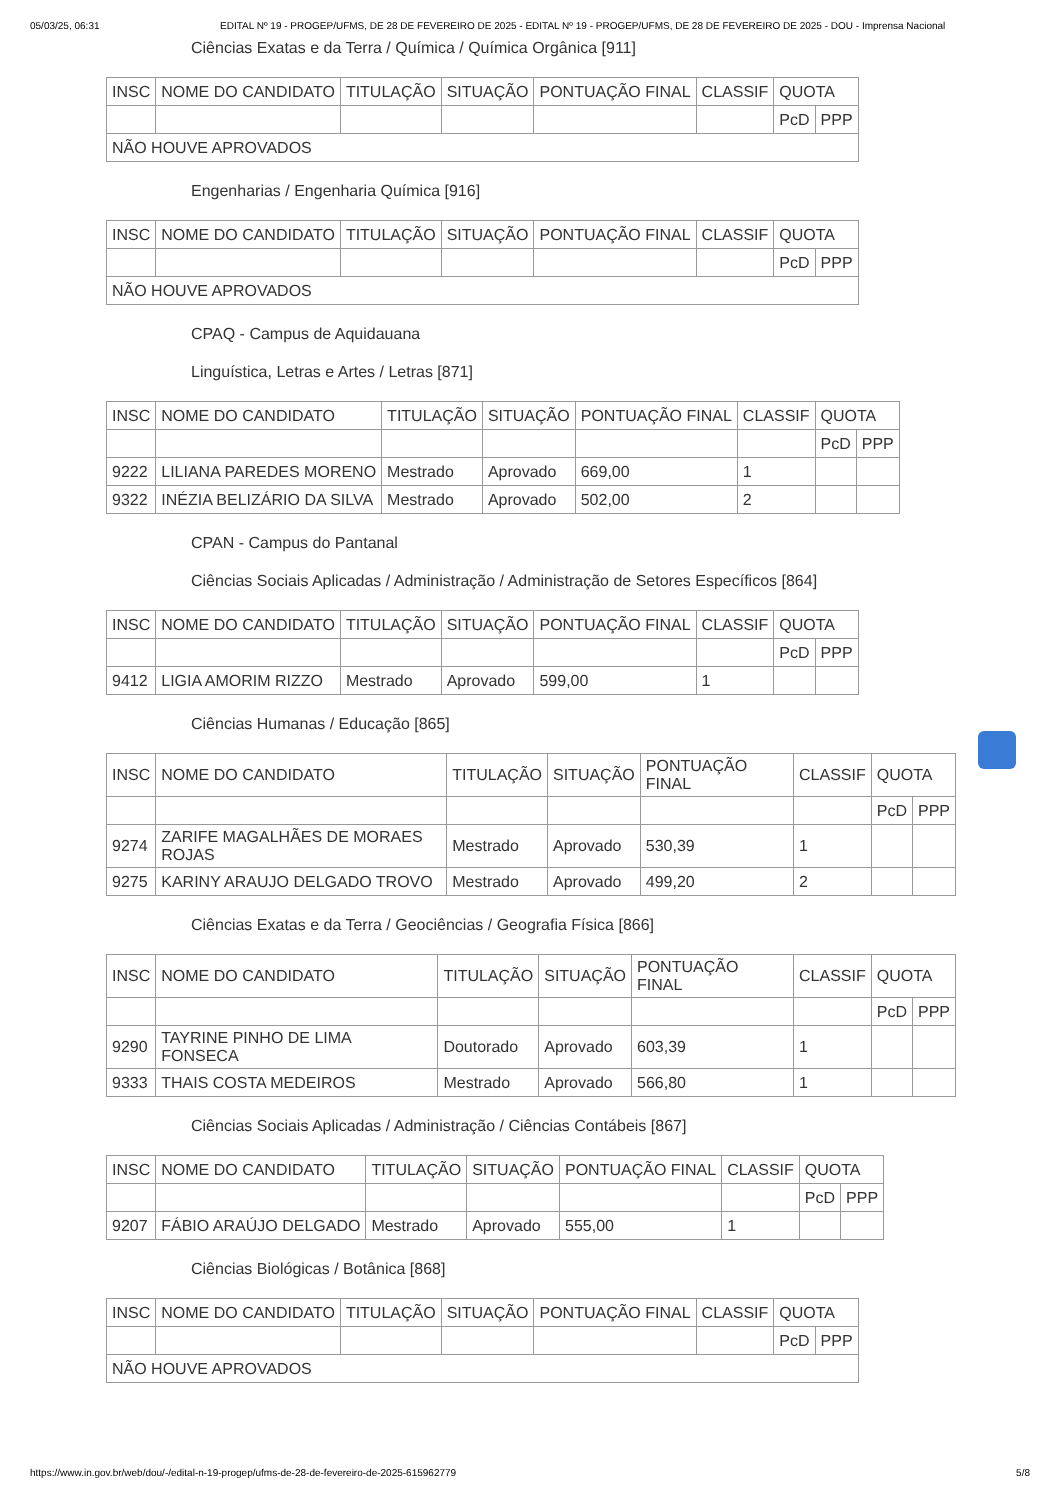05/03/25, 06:31 EDITAL Nº 19 - PROGEP/UFMS, DE 28 DE FEVEREIRO DE 2025 - EDITAL Nº 19 - PROGEP/UFMS, DE 28 DE FEVEREIRO DE 2025 - DOU - Imprensa Nacional
Ciências Exatas e da Terra / Química / Química Orgânica [911]
| INSC | NOME DO CANDIDATO | TITULAÇÃO | SITUAÇÃO | PONTUAÇÃO FINAL | CLASSIF | QUOTA | |
| --- | --- | --- | --- | --- | --- | --- | --- |
| | | | | | | PcD | PPP |
| NÃO HOUVE APROVADOS | | | | | | | |
Engenharias / Engenharia Química [916]
| INSC | NOME DO CANDIDATO | TITULAÇÃO | SITUAÇÃO | PONTUAÇÃO FINAL | CLASSIF | QUOTA | |
| --- | --- | --- | --- | --- | --- | --- | --- |
| | | | | | | PcD | PPP |
| NÃO HOUVE APROVADOS | | | | | | | |
CPAQ - Campus de Aquidauana
Linguística, Letras e Artes / Letras [871]
| INSC | NOME DO CANDIDATO | TITULAÇÃO | SITUAÇÃO | PONTUAÇÃO FINAL | CLASSIF | QUOTA | |
| --- | --- | --- | --- | --- | --- | --- | --- |
| | | | | | | PcD | PPP |
| 9222 | LILIANA PAREDES MORENO | Mestrado | Aprovado | 669,00 | 1 | | |
| 9322 | INÉZIA BELIZÁRIO DA SILVA | Mestrado | Aprovado | 502,00 | 2 | | |
CPAN - Campus do Pantanal
Ciências Sociais Aplicadas / Administração / Administração de Setores Específicos [864]
| INSC | NOME DO CANDIDATO | TITULAÇÃO | SITUAÇÃO | PONTUAÇÃO FINAL | CLASSIF | QUOTA | |
| --- | --- | --- | --- | --- | --- | --- | --- |
| | | | | | | PcD | PPP |
| 9412 | LIGIA AMORIM RIZZO | Mestrado | Aprovado | 599,00 | 1 | | |
Ciências Humanas / Educação [865]
| INSC | NOME DO CANDIDATO | TITULAÇÃO | SITUAÇÃO | PONTUAÇÃO FINAL | CLASSIF | QUOTA | |
| --- | --- | --- | --- | --- | --- | --- | --- |
| | | | | | | PcD | PPP |
| 9274 | ZARIFE MAGALHÃES DE MORAES ROJAS | Mestrado | Aprovado | 530,39 | 1 | | |
| 9275 | KARINY ARAUJO DELGADO TROVO | Mestrado | Aprovado | 499,20 | 2 | | |
Ciências Exatas e da Terra / Geociências / Geografia Física [866]
| INSC | NOME DO CANDIDATO | TITULAÇÃO | SITUAÇÃO | PONTUAÇÃO FINAL | CLASSIF | QUOTA | |
| --- | --- | --- | --- | --- | --- | --- | --- |
| | | | | | | PcD | PPP |
| 9290 | TAYRINE PINHO DE LIMA FONSECA | Doutorado | Aprovado | 603,39 | 1 | | |
| 9333 | THAIS COSTA MEDEIROS | Mestrado | Aprovado | 566,80 | 1 | | |
Ciências Sociais Aplicadas / Administração / Ciências Contábeis [867]
| INSC | NOME DO CANDIDATO | TITULAÇÃO | SITUAÇÃO | PONTUAÇÃO FINAL | CLASSIF | QUOTA | |
| --- | --- | --- | --- | --- | --- | --- | --- |
| | | | | | | PcD | PPP |
| 9207 | FÁBIO ARAÚJO DELGADO | Mestrado | Aprovado | 555,00 | 1 | | |
Ciências Biológicas / Botânica [868]
| INSC | NOME DO CANDIDATO | TITULAÇÃO | SITUAÇÃO | PONTUAÇÃO FINAL | CLASSIF | QUOTA | |
| --- | --- | --- | --- | --- | --- | --- | --- |
| | | | | | | PcD | PPP |
| NÃO HOUVE APROVADOS | | | | | | | |
https://www.in.gov.br/web/dou/-/edital-n-19-progep/ufms-de-28-de-fevereiro-de-2025-615962779 5/8